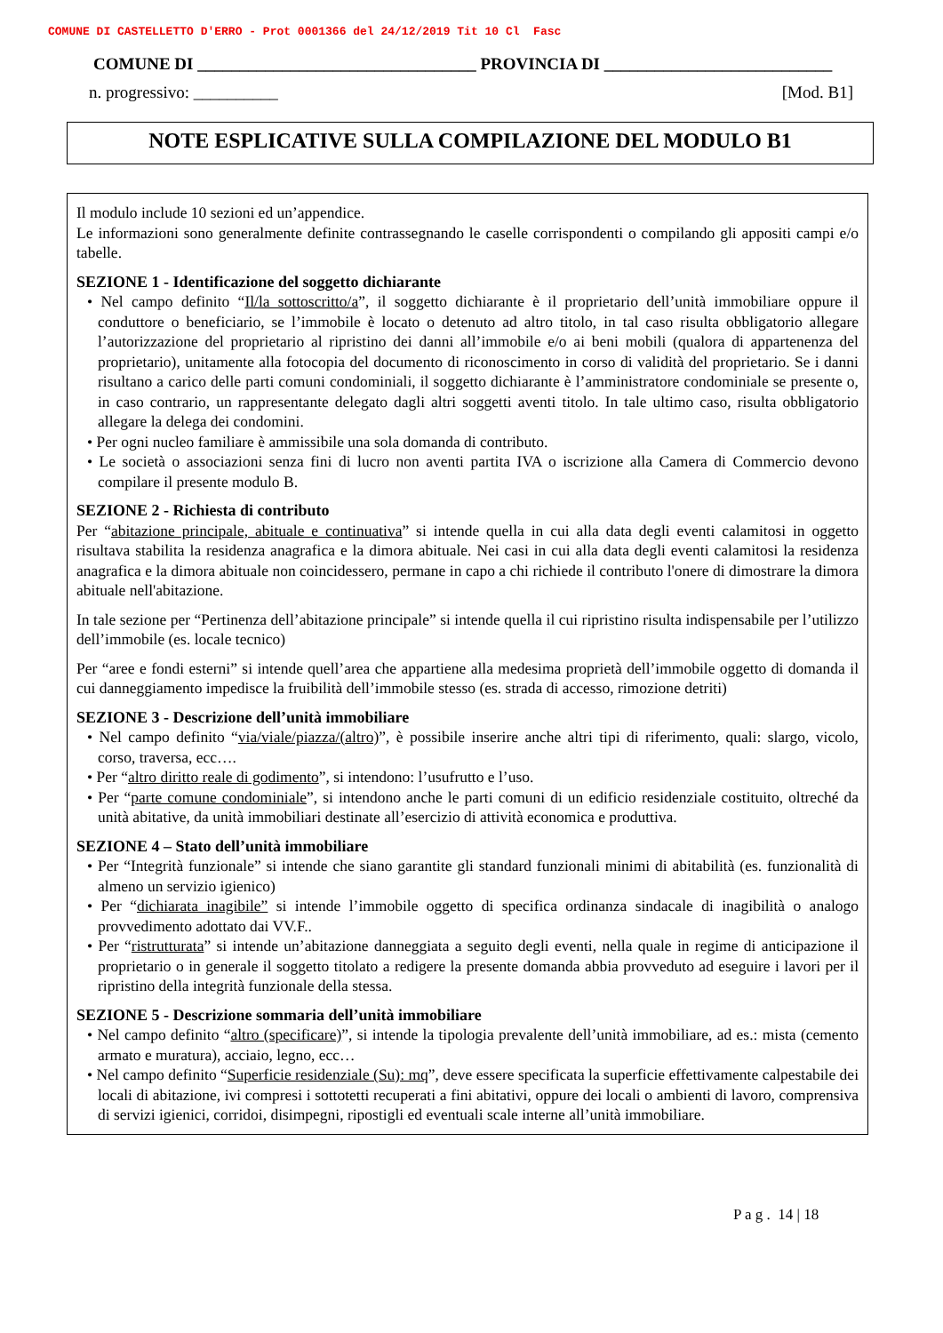COMUNE DI CASTELLETTO D'ERRO - Prot 0001366 del 24/12/2019 Tit 10 Cl Fasc
COMUNE DI _________________________________ PROVINCIA DI ___________________________
n. progressivo: __________ [Mod. B1]
NOTE ESPLICATIVE SULLA COMPILAZIONE DEL MODULO B1
Il modulo include 10 sezioni ed un’appendice.
Le informazioni sono generalmente definite contrassegnando le caselle corrispondenti o compilando gli appositi campi e/o tabelle.
SEZIONE 1 - Identificazione del soggetto dichiarante
• Nel campo definito “Il/la sottoscritto/a”, il soggetto dichiarante è il proprietario dell’unità immobiliare oppure il conduttore o beneficiario, se l’immobile è locato o detenuto ad altro titolo, in tal caso risulta obbligatorio allegare l’autorizzazione del proprietario al ripristino dei danni all’immobile e/o ai beni mobili (qualora di appartenenza del proprietario), unitamente alla fotocopia del documento di riconoscimento in corso di validità del proprietario. Se i danni risultano a carico delle parti comuni condominiali, il soggetto dichiarante è l’amministratore condominiale se presente o, in caso contrario, un rappresentante delegato dagli altri soggetti aventi titolo. In tale ultimo caso, risulta obbligatorio allegare la delega dei condomini.
• Per ogni nucleo familiare è ammissibile una sola domanda di contributo.
• Le società o associazioni senza fini di lucro non aventi partita IVA o iscrizione alla Camera di Commercio devono compilare il presente modulo B.
SEZIONE 2 - Richiesta di contributo
Per “abitazione principale, abituale e continuativa” si intende quella in cui alla data degli eventi calamitosi in oggetto risultava stabilita la residenza anagrafica e la dimora abituale. Nei casi in cui alla data degli eventi calamitosi la residenza anagrafica e la dimora abituale non coincidessero, permane in capo a chi richiede il contributo l'onere di dimostrare la dimora abituale nell'abitazione.
In tale sezione per “Pertinenza dell’abitazione principale” si intende quella il cui ripristino risulta indispensabile per l’utilizzo dell’immobile (es. locale tecnico)
Per “aree e fondi esterni” si intende quell’area che appartiene alla medesima proprietà dell’immobile oggetto di domanda il cui danneggiamento impedisce la fruibilità dell’immobile stesso (es. strada di accesso, rimozione detriti)
SEZIONE 3 - Descrizione dell’unità immobiliare
• Nel campo definito “via/viale/piazza/(altro)”, è possibile inserire anche altri tipi di riferimento, quali: slargo, vicolo, corso, traversa, ecc….
• Per “altro diritto reale di godimento”, si intendono: l’usufrutto e l’uso.
• Per “parte comune condominiale”, si intendono anche le parti comuni di un edificio residenziale costituito, oltreché da unità abitative, da unità immobiliari destinate all’esercizio di attività economica e produttiva.
SEZIONE 4 – Stato dell’unità immobiliare
• Per “Integrità funzionale” si intende che siano garantite gli standard funzionali minimi di abitabilità (es. funzionalità di almeno un servizio igienico)
• Per “dichiarata inagibile” si intende l’immobile oggetto di specifica ordinanza sindacale di inagibilità o analogo provvedimento adottato dai VV.F..
• Per “ristrutturata” si intende un’abitazione danneggiata a seguito degli eventi, nella quale in regime di anticipazione il proprietario o in generale il soggetto titolato a redigere la presente domanda abbia provveduto ad eseguire i lavori per il ripristino della integrità funzionale della stessa.
SEZIONE 5 - Descrizione sommaria dell’unità immobiliare
• Nel campo definito “altro (specificare)”, si intende la tipologia prevalente dell’unità immobiliare, ad es.: mista (cemento armato e muratura), acciaio, legno, ecc…
• Nel campo definito “Superficie residenziale (Su): mq”, deve essere specificata la superficie effettivamente calpestabile dei locali di abitazione, ivi compresi i sottotetti recuperati a fini abitativi, oppure dei locali o ambienti di lavoro, comprensiva di servizi igienici, corridoi, disimpegni, ripostigli ed eventuali scale interne all’unità immobiliare.
P a g . 14 | 18